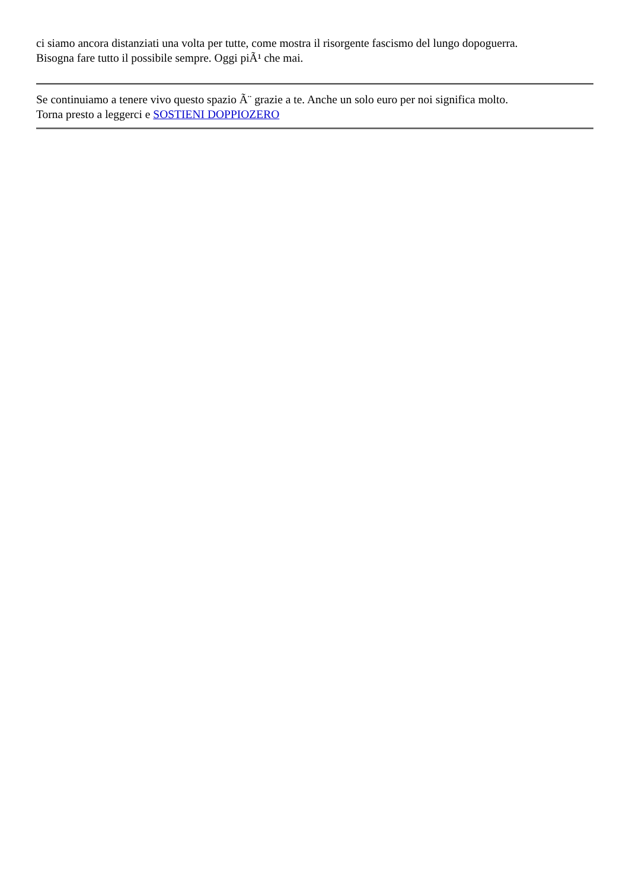ci siamo ancora distanziati una volta per tutte, come mostra il risorgente fascismo del lungo dopoguerra.
Bisogna fare tutto il possibile sempre. Oggi piÃ¹ che mai.
Se continuiamo a tenere vivo questo spazio Ã¨ grazie a te. Anche un solo euro per noi significa molto.
Torna presto a leggerci e SOSTIENI DOPPIOZERO